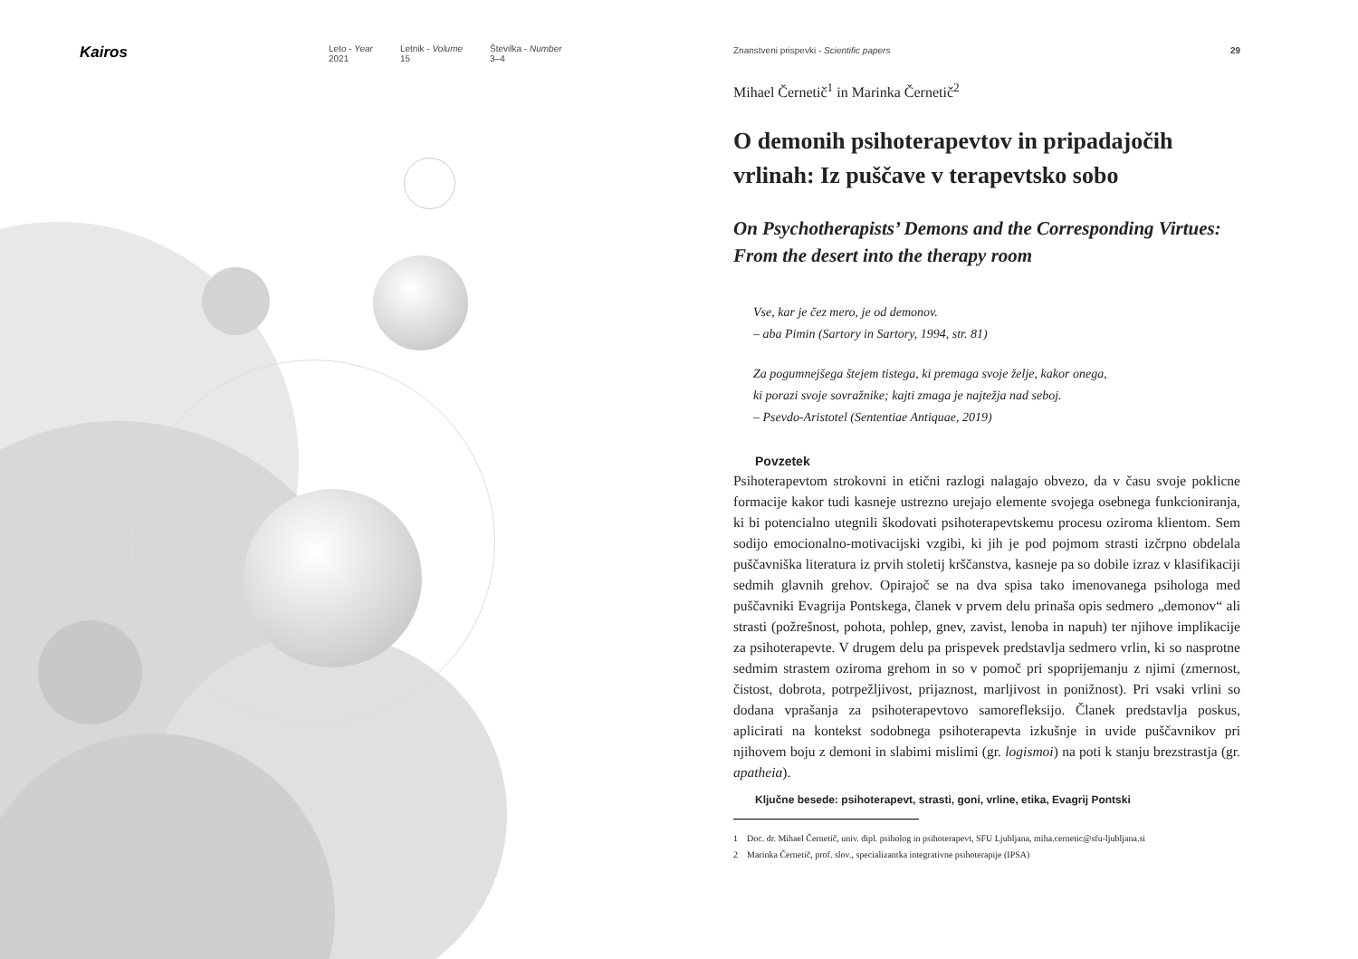Kairos
Leto - Year
2021
Letnik - Volume
15
Številka - Number
3–4
Znanstveni prispevki - Scientific papers 29
Mihael Černetič<sup>1</sup> in Marinka Černetič<sup>2</sup>
O demonih psihoterapevtov in pripadajočih vrlinah: Iz puščave v terapevtsko sobo
On Psychotherapists’ Demons and the Corresponding Virtues: From the desert into the therapy room
Vse, kar je čez mero, je od demonov.
– aba Pimin (Sartory in Sartory, 1994, str. 81)
Za pogumnejšega štejem tistega, ki premaga svoje želje, kakor onega,
ki porazi svoje sovražnike; kajti zmaga je najtežja nad seboj.
– Psevdo-Aristotel (Sententiae Antiquae, 2019)
Povzetek
Psihoterapevtom strokovni in etični razlogi nalagajo obvezo, da v času svoje poklicne formacije kakor tudi kasneje ustrezno urejajo elemente svojega osebnega funkcioniranja, ki bi potencialno utegnili škodovati psihoterapevtskemu procesu oziroma klientom. Sem sodijo emocionalno-motivacijski vzgibi, ki jih je pod pojmom strasti izčrpno obdelala puščavniška literatura iz prvih stoletij krščanstva, kasneje pa so dobile izraz v klasifikaciji sedmih glavnih grehov. Opirajoč se na dva spisa tako imenovanega psihologa med puščavniki Evagrija Pontskega, članek v prvem delu prinaša opis sedmero „demonov“ ali strasti (požrešnost, pohota, pohlep, gnev, zavist, lenoba in napuh) ter njihove implikacije za psihoterapevte. V drugem delu pa prispevek predstavlja sedmero vrlin, ki so nasprotne sedmim strastem oziroma grehom in so v pomoč pri spoprijemanju z njimi (zmernost, čistost, dobrota, potrpežljivost, prijaznost, marljivost in ponižnost). Pri vsaki vrlini so dodana vprašanja za psihoterapevtovo samorefleksijo. Članek predstavlja poskus, aplicirati na kontekst sodobnega psihoterapevta izkušnje in uvide puščavnikov pri njihovem boju z demoni in slabimi mislimi (gr. logismoi) na poti k stanju brezstrastja (gr. apatheia).
Ključne besede: psihoterapevt, strasti, goni, vrline, etika, Evagrij Pontski
1 Doc. dr. Mihael Černetič, univ. dipl. psiholog in psihoterapevt, SFU Ljubljana, miha.cernetic@sfu-ljubljana.si
2 Marinka Černetič, prof. slov., specializantka integrativne psihoterapije (IPSA)